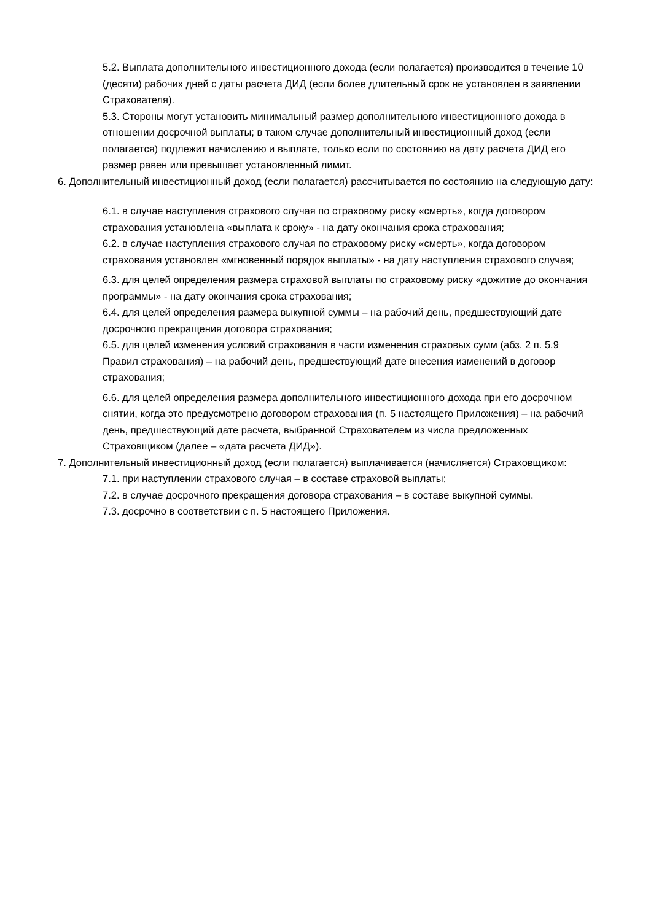5.2. Выплата дополнительного инвестиционного дохода (если полагается) производится в течение 10 (десяти) рабочих дней с даты расчета ДИД (если более длительный срок не установлен в заявлении Страхователя).
5.3. Стороны могут установить минимальный размер дополнительного инвестиционного дохода в отношении досрочной выплаты; в таком случае дополнительный инвестиционный доход (если полагается) подлежит начислению и выплате, только если по состоянию на дату расчета ДИД его размер равен или превышает установленный лимит.
6. Дополнительный инвестиционный доход (если полагается) рассчитывается по состоянию на следующую дату:
6.1. в случае наступления страхового случая по страховому риску «смерть», когда договором страхования установлена «выплата к сроку» - на дату окончания срока страхования;
6.2. в случае наступления страхового случая по страховому риску «смерть», когда договором страхования установлен «мгновенный порядок выплаты» - на дату наступления страхового случая;
6.3. для целей определения размера страховой выплаты по страховому риску «дожитие до окончания программы» - на дату окончания срока страхования;
6.4. для целей определения размера выкупной суммы – на рабочий день, предшествующий дате досрочного прекращения договора страхования;
6.5. для целей изменения условий страхования в части изменения страховых сумм (абз. 2 п. 5.9 Правил страхования) – на рабочий день, предшествующий дате внесения изменений в договор страхования;
6.6. для целей определения размера дополнительного инвестиционного дохода при его досрочном снятии, когда это предусмотрено договором страхования (п. 5 настоящего Приложения) – на рабочий день, предшествующий дате расчета, выбранной Страхователем из числа предложенных Страховщиком (далее – «дата расчета ДИД»).
7. Дополнительный инвестиционный доход (если полагается) выплачивается (начисляется) Страховщиком:
7.1. при наступлении страхового случая – в составе страховой выплаты;
7.2. в случае досрочного прекращения договора страхования – в составе выкупной суммы.
7.3. досрочно в соответствии с п. 5 настоящего Приложения.